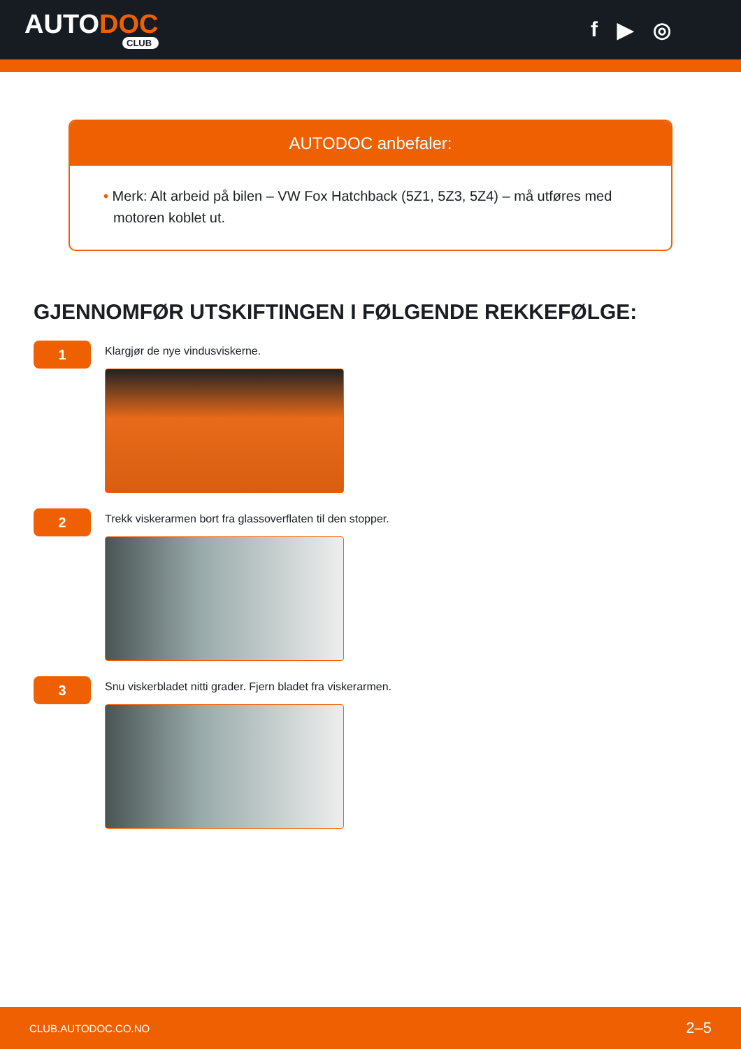AUTODOC
CLUB
f ▶ ◎
AUTODOC anbefaler:
• Merk: Alt arbeid på bilen – VW Fox Hatchback (5Z1, 5Z3, 5Z4) – må utføres med motoren koblet ut.
GJENNOMFØR UTSKIFTINGEN I FØLGENDE REKKEFØLGE:
1
Klargjør de nye vindusviskerne.
2
Trekk viskerarmen bort fra glassoverflaten til den stopper.
3
Snu viskerbladet nitti grader. Fjern bladet fra viskerarmen.
CLUB.AUTODOC.CO.NO 2–5